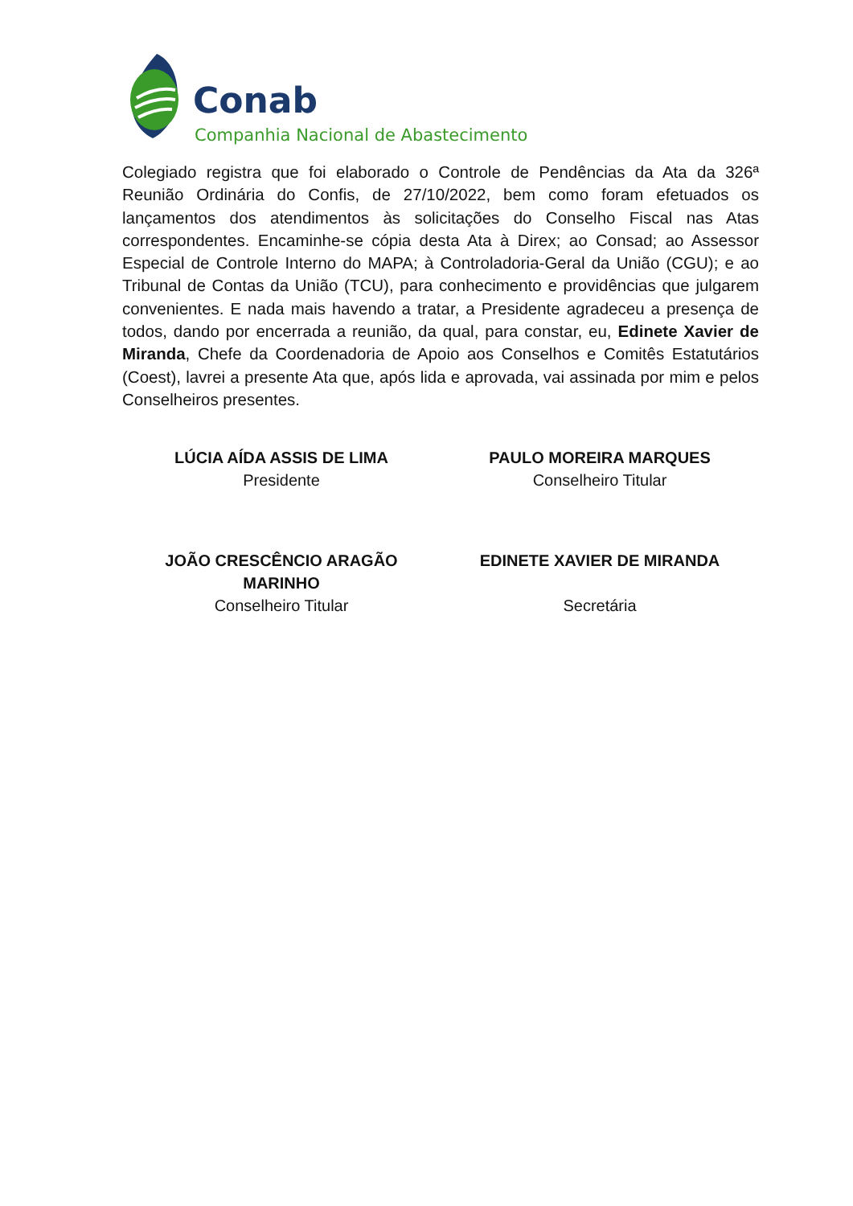Conab
Companhia Nacional de Abastecimento
Colegiado registra que foi elaborado o Controle de Pendências da Ata da 326ª Reunião Ordinária do Confis, de 27/10/2022, bem como foram efetuados os lançamentos dos atendimentos às solicitações do Conselho Fiscal nas Atas correspondentes. Encaminhe-se cópia desta Ata à Direx; ao Consad; ao Assessor Especial de Controle Interno do MAPA; à Controladoria-Geral da União (CGU); e ao Tribunal de Contas da União (TCU), para conhecimento e providências que julgarem convenientes. E nada mais havendo a tratar, a Presidente agradeceu a presença de todos, dando por encerrada a reunião, da qual, para constar, eu, Edinete Xavier de Miranda, Chefe da Coordenadoria de Apoio aos Conselhos e Comitês Estatutários (Coest), lavrei a presente Ata que, após lida e aprovada, vai assinada por mim e pelos Conselheiros presentes.
LÚCIA AÍDA ASSIS DE LIMA
Presidente
PAULO MOREIRA MARQUES
Conselheiro Titular
JOÃO CRESCÊNCIO ARAGÃO
MARINHO
Conselheiro Titular
EDINETE XAVIER DE MIRANDA
Secretária